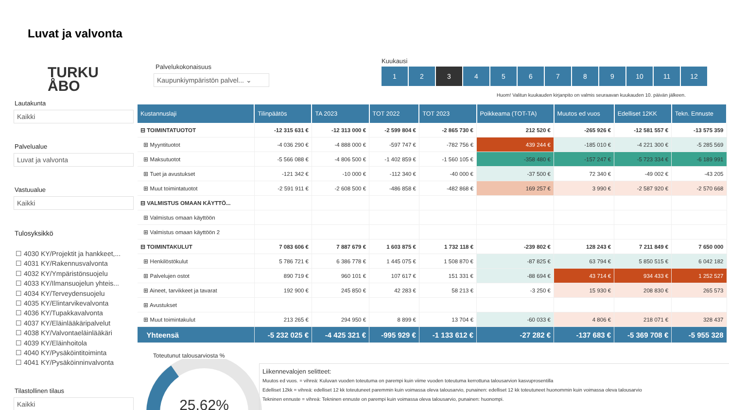Luvat ja valvonta
TURKU
ÅBO
Lautakunta
Kaikki
Palvelualue
Luvat ja valvonta
Vastuualue
Kaikki
Tulosyksikkö
☐ 4030 KY/Projektit ja hankkeet,...
☐ 4031 KY/Rakennusvalvonta
☐ 4032 KY/Ympäristönsuojelu
☐ 4033 KY/Ilmansuojelun yhteis...
☐ 4034 KY/Terveydensuojelu
☐ 4035 KY/Elintarvikevalvonta
☐ 4036 KY/Tupakkavalvonta
☐ 4037 KY/Eläinlääkäripalvelut
☐ 4038 KY/Valvontaeläinlääkäri
☐ 4039 KY/Eläinhoitola
☐ 4040 KY/Pysäköintitoiminta
☐ 4041 KY/Pysäköinninvalvonta
Tilastollinen tilaus
Kaikki
Palvelukokonaisuus
Kaupunkiympäristön palvel... ⌄
Kuukausi
1 2 3 456789 10 11 12
Huom! Valitun kuukauden kirjanpito on valmis seuraavan kuukauden 10. päivän jälkeen.
| Kustannuslaji | Tilinpäätös | TA 2023 | TOT 2022 | TOT 2023 | Poikkeama (TOT-TA) | Muutos ed vuos | Edelliset 12KK | Tekn. Ennuste |
| --- | --- | --- | --- | --- | --- | --- | --- | --- |
| ⊟ TOIMINTATUOTOT | -12 315 631 € | -12 313 000 € | -2 599 804 € | -2 865 730 € | 212 520 € | -265 926 € | -12 581 557 € | -13 575 359 |
| ⊞ Myyntituotot | -4 036 290 € | -4 888 000 € | -597 747 € | -782 756 € | 439 244 € | -185 010 € | -4 221 300 € | -5 285 569 |
| ⊞ Maksutuotot | -5 566 088 € | -4 806 500 € | -1 402 859 € | -1 560 105 € | -358 480 € | -157 247 € | -5 723 334 € | -6 189 991 |
| ⊞ Tuet ja avustukset | -121 342 € | -10 000 € | -112 340 € | -40 000 € | -37 500 € | 72 340 € | -49 002 € | -43 205 |
| ⊞ Muut toimintatuotot | -2 591 911 € | -2 608 500 € | -486 858 € | -482 868 € | 169 257 € | 3 990 € | -2 587 920 € | -2 570 668 |
| ⊟ VALMISTUS OMAAN KÄYTTÖ... | | | | | | | | |
| ⊞ Valmistus omaan käyttöön | | | | | | | | |
| ⊞ Valmistus omaan käyttöön 2 | | | | | | | | |
| ⊟ TOIMINTAKULUT | 7 083 606 € | 7 887 679 € | 1 603 875 € | 1 732 118 € | -239 802 € | 128 243 € | 7 211 849 € | 7 650 000 |
| ⊞ Henkilöstökulut | 5 786 721 € | 6 386 778 € | 1 445 075 € | 1 508 870 € | -87 825 € | 63 794 € | 5 850 515 € | 6 042 182 |
| ⊞ Palvelujen ostot | 890 719 € | 960 101 € | 107 617 € | 151 331 € | -88 694 € | 43 714 € | 934 433 € | 1 252 527 |
| ⊞ Aineet, tarvikkeet ja tavarat | 192 900 € | 245 850 € | 42 283 € | 58 213 € | -3 250 € | 15 930 € | 208 830 € | 265 573 |
| ⊞ Avustukset | | | | | | | | |
| ⊞ Muut toimintakulut | 213 265 € | 294 950 € | 8 899 € | 13 704 € | -60 033 € | 4 806 € | 218 071 € | 328 437 |
| Yhteensä | -5 232 025 € | -4 425 321 € | -995 929 € | -1 133 612 € | -27 282 € | -137 683 € | -5 369 708 € | -5 955 328 |
Toteutunut talousarviosta %
25,62%
Liikennevalojen selitteet:
Muutos ed vuos. = vihreä: Kuluvan vuoden toteutuma on parempi kuin viime vuoden toteutuma kerrottuna talousarvion kasvuprosentilla
Edelliset 12kk = vihreä: edelliset 12 kk toteutuneet paremmin kuin voimassa oleva talousarvio, punainen: edelliset 12 kk toteutuneet huonommin kuin voimassa oleva talousarvio
Tekninen ennuste = vihreä: Tekninen ennuste on parempi kuin voimassa oleva talousarvio, punainen: huonompi.